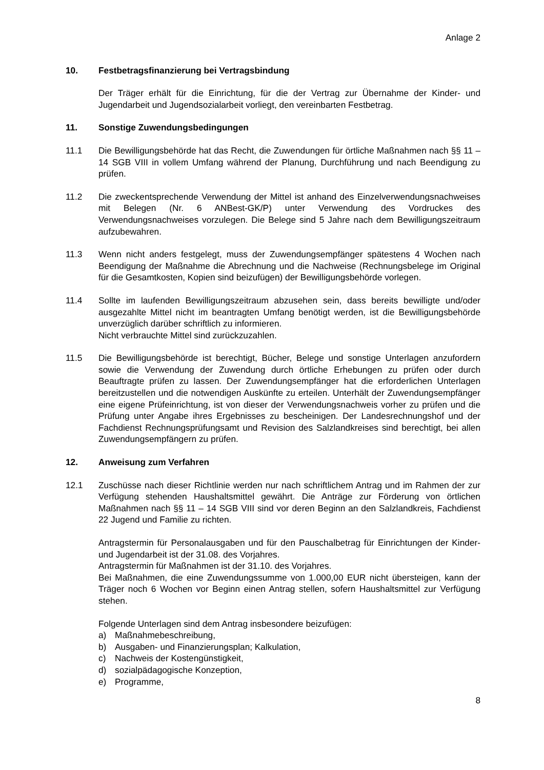Anlage 2
10. Festbetragsfinanzierung bei Vertragsbindung
Der Träger erhält für die Einrichtung, für die der Vertrag zur Übernahme der Kinder- und Jugendarbeit und Jugendsozialarbeit vorliegt, den vereinbarten Festbetrag.
11. Sonstige Zuwendungsbedingungen
11.1 Die Bewilligungsbehörde hat das Recht, die Zuwendungen für örtliche Maßnahmen nach §§ 11 – 14 SGB VIII in vollem Umfang während der Planung, Durchführung und nach Beendigung zu prüfen.
11.2 Die zweckentsprechende Verwendung der Mittel ist anhand des Einzelverwendungsnachweises mit Belegen (Nr. 6 ANBest-GK/P) unter Verwendung des Vordruckes des Verwendungsnachweises vorzulegen. Die Belege sind 5 Jahre nach dem Bewilligungszeitraum aufzubewahren.
11.3 Wenn nicht anders festgelegt, muss der Zuwendungsempfänger spätestens 4 Wochen nach Beendigung der Maßnahme die Abrechnung und die Nachweise (Rechnungsbelege im Original für die Gesamtkosten, Kopien sind beizufügen) der Bewilligungsbehörde vorlegen.
11.4 Sollte im laufenden Bewilligungszeitraum abzusehen sein, dass bereits bewilligte und/oder ausgezahlte Mittel nicht im beantragten Umfang benötigt werden, ist die Bewilligungsbehörde unverzüglich darüber schriftlich zu informieren.
Nicht verbrauchte Mittel sind zurückzuzahlen.
11.5 Die Bewilligungsbehörde ist berechtigt, Bücher, Belege und sonstige Unterlagen anzufordern sowie die Verwendung der Zuwendung durch örtliche Erhebungen zu prüfen oder durch Beauftragte prüfen zu lassen. Der Zuwendungsempfänger hat die erforderlichen Unterlagen bereitzustellen und die notwendigen Auskünfte zu erteilen. Unterhält der Zuwendungsempfänger eine eigene Prüfeinrichtung, ist von dieser der Verwendungsnachweis vorher zu prüfen und die Prüfung unter Angabe ihres Ergebnisses zu bescheinigen. Der Landesrechnungshof und der Fachdienst Rechnungsprüfungsamt und Revision des Salzlandkreises sind berechtigt, bei allen Zuwendungsempfängern zu prüfen.
12. Anweisung zum Verfahren
12.1 Zuschüsse nach dieser Richtlinie werden nur nach schriftlichem Antrag und im Rahmen der zur Verfügung stehenden Haushaltsmittel gewährt. Die Anträge zur Förderung von örtlichen Maßnahmen nach §§ 11 – 14 SGB VIII sind vor deren Beginn an den Salzlandkreis, Fachdienst 22 Jugend und Familie zu richten.
Antragstermin für Personalausgaben und für den Pauschalbetrag für Einrichtungen der Kinder- und Jugendarbeit ist der 31.08. des Vorjahres.
Antragstermin für Maßnahmen ist der 31.10. des Vorjahres.
Bei Maßnahmen, die eine Zuwendungssumme von 1.000,00 EUR nicht übersteigen, kann der Träger noch 6 Wochen vor Beginn einen Antrag stellen, sofern Haushaltsmittel zur Verfügung stehen.
Folgende Unterlagen sind dem Antrag insbesondere beizufügen:
a) Maßnahmebeschreibung,
b) Ausgaben- und Finanzierungsplan; Kalkulation,
c) Nachweis der Kostengünstigkeit,
d) sozialpädagogische Konzeption,
e) Programme,
8